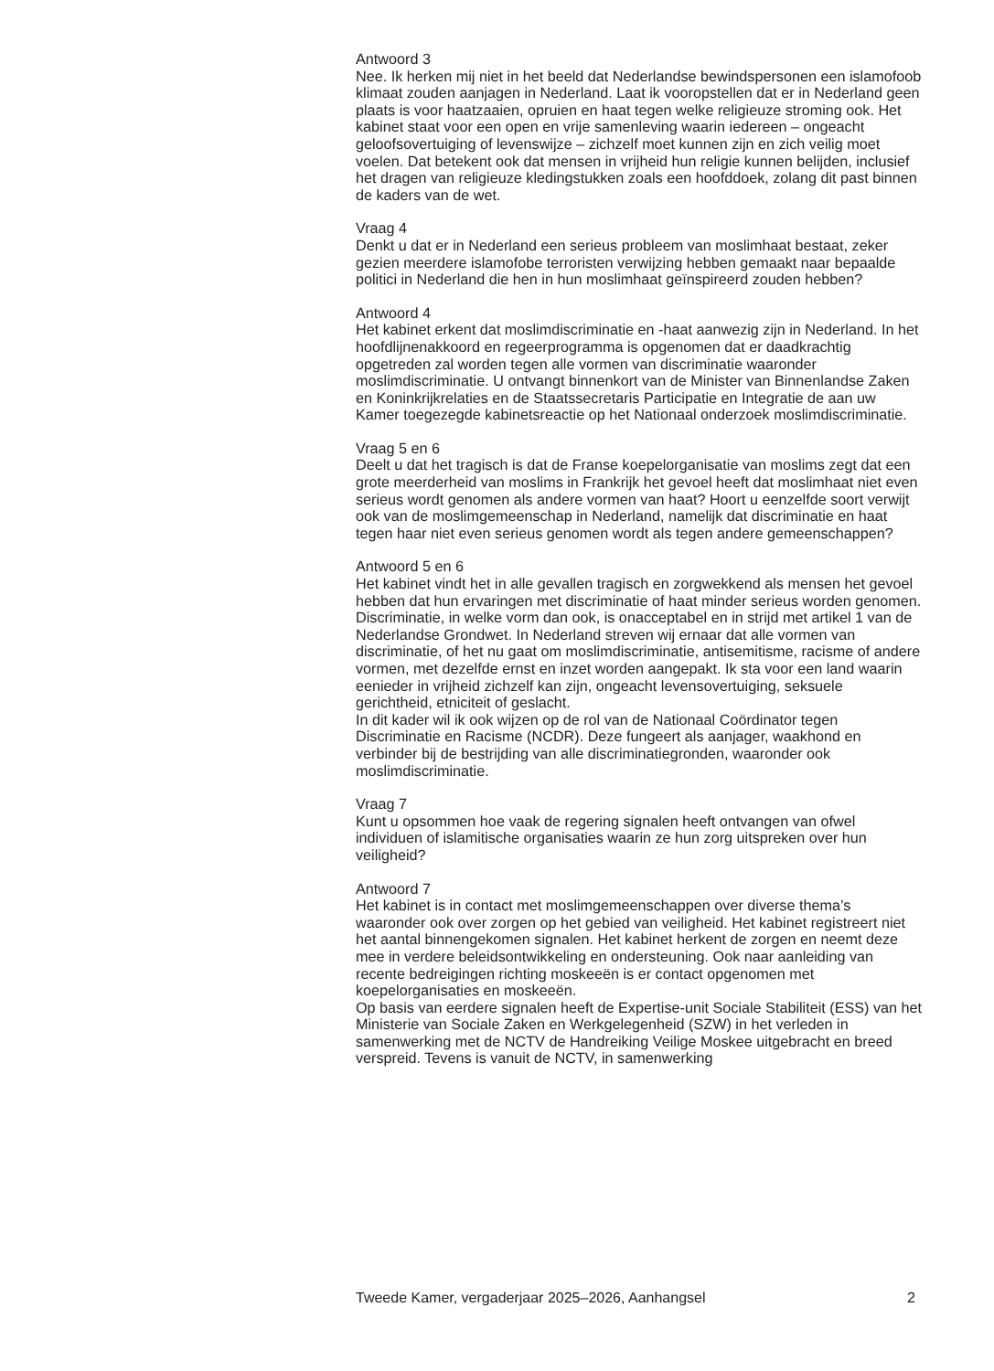Antwoord 3
Nee. Ik herken mij niet in het beeld dat Nederlandse bewindspersonen een islamofoob klimaat zouden aanjagen in Nederland. Laat ik vooropstellen dat er in Nederland geen plaats is voor haatzaaien, opruien en haat tegen welke religieuze stroming ook. Het kabinet staat voor een open en vrije samenleving waarin iedereen – ongeacht geloofsovertuiging of levenswijze – zichzelf moet kunnen zijn en zich veilig moet voelen. Dat betekent ook dat mensen in vrijheid hun religie kunnen belijden, inclusief het dragen van religieuze kledingstukken zoals een hoofddoek, zolang dit past binnen de kaders van de wet.
Vraag 4
Denkt u dat er in Nederland een serieus probleem van moslimhaat bestaat, zeker gezien meerdere islamofobe terroristen verwijzing hebben gemaakt naar bepaalde politici in Nederland die hen in hun moslimhaat geïnspireerd zouden hebben?
Antwoord 4
Het kabinet erkent dat moslimdiscriminatie en -haat aanwezig zijn in Nederland. In het hoofdlijnenakkoord en regeerprogramma is opgenomen dat er daadkrachtig opgetreden zal worden tegen alle vormen van discriminatie waaronder moslimdiscriminatie. U ontvangt binnenkort van de Minister van Binnenlandse Zaken en Koninkrijkrelaties en de Staatssecretaris Participatie en Integratie de aan uw Kamer toegezegde kabinetsreactie op het Nationaal onderzoek moslimdiscriminatie.
Vraag 5 en 6
Deelt u dat het tragisch is dat de Franse koepelorganisatie van moslims zegt dat een grote meerderheid van moslims in Frankrijk het gevoel heeft dat moslimhaat niet even serieus wordt genomen als andere vormen van haat? Hoort u eenzelfde soort verwijt ook van de moslimgemeenschap in Nederland, namelijk dat discriminatie en haat tegen haar niet even serieus genomen wordt als tegen andere gemeenschappen?
Antwoord 5 en 6
Het kabinet vindt het in alle gevallen tragisch en zorgwekkend als mensen het gevoel hebben dat hun ervaringen met discriminatie of haat minder serieus worden genomen.
Discriminatie, in welke vorm dan ook, is onacceptabel en in strijd met artikel 1 van de Nederlandse Grondwet. In Nederland streven wij ernaar dat alle vormen van discriminatie, of het nu gaat om moslimdiscriminatie, antisemitisme, racisme of andere vormen, met dezelfde ernst en inzet worden aangepakt. Ik sta voor een land waarin eenieder in vrijheid zichzelf kan zijn, ongeacht levensovertuiging, seksuele gerichtheid, etniciteit of geslacht.
In dit kader wil ik ook wijzen op de rol van de Nationaal Coördinator tegen Discriminatie en Racisme (NCDR). Deze fungeert als aanjager, waakhond en verbinder bij de bestrijding van alle discriminatiegronden, waaronder ook moslimdiscriminatie.
Vraag 7
Kunt u opsommen hoe vaak de regering signalen heeft ontvangen van ofwel individuen of islamitische organisaties waarin ze hun zorg uitspreken over hun veiligheid?
Antwoord 7
Het kabinet is in contact met moslimgemeenschappen over diverse thema’s waaronder ook over zorgen op het gebied van veiligheid. Het kabinet registreert niet het aantal binnengekomen signalen. Het kabinet herkent de zorgen en neemt deze mee in verdere beleidsontwikkeling en ondersteuning. Ook naar aanleiding van recente bedreigingen richting moskeeën is er contact opgenomen met koepelorganisaties en moskeeën.
Op basis van eerdere signalen heeft de Expertise-unit Sociale Stabiliteit (ESS) van het Ministerie van Sociale Zaken en Werkgelegenheid (SZW) in het verleden in samenwerking met de NCTV de Handreiking Veilige Moskee uitgebracht en breed verspreid. Tevens is vanuit de NCTV, in samenwerking
Tweede Kamer, vergaderjaar 2025–2026, Aanhangsel 2